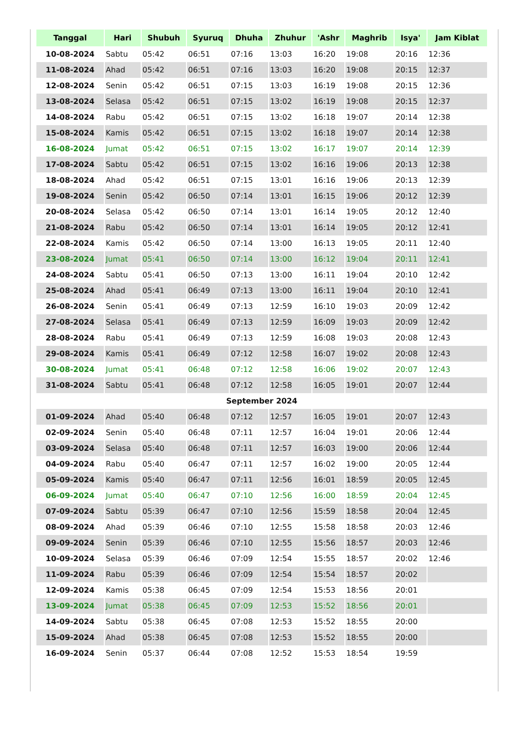| Tanggal | Hari | Shubuh | Syuruq | Dhuha | Zhuhur | 'Ashr | Maghrib | Isya' | Jam Kiblat |
| --- | --- | --- | --- | --- | --- | --- | --- | --- | --- |
| 10-08-2024 | Sabtu | 05:42 | 06:51 | 07:16 | 13:03 | 16:20 | 19:08 | 20:16 | 12:36 |
| 11-08-2024 | Ahad | 05:42 | 06:51 | 07:16 | 13:03 | 16:20 | 19:08 | 20:15 | 12:37 |
| 12-08-2024 | Senin | 05:42 | 06:51 | 07:15 | 13:03 | 16:19 | 19:08 | 20:15 | 12:36 |
| 13-08-2024 | Selasa | 05:42 | 06:51 | 07:15 | 13:02 | 16:19 | 19:08 | 20:15 | 12:37 |
| 14-08-2024 | Rabu | 05:42 | 06:51 | 07:15 | 13:02 | 16:18 | 19:07 | 20:14 | 12:38 |
| 15-08-2024 | Kamis | 05:42 | 06:51 | 07:15 | 13:02 | 16:18 | 19:07 | 20:14 | 12:38 |
| 16-08-2024 | Jumat | 05:42 | 06:51 | 07:15 | 13:02 | 16:17 | 19:07 | 20:14 | 12:39 |
| 17-08-2024 | Sabtu | 05:42 | 06:51 | 07:15 | 13:02 | 16:16 | 19:06 | 20:13 | 12:38 |
| 18-08-2024 | Ahad | 05:42 | 06:51 | 07:15 | 13:01 | 16:16 | 19:06 | 20:13 | 12:39 |
| 19-08-2024 | Senin | 05:42 | 06:50 | 07:14 | 13:01 | 16:15 | 19:06 | 20:12 | 12:39 |
| 20-08-2024 | Selasa | 05:42 | 06:50 | 07:14 | 13:01 | 16:14 | 19:05 | 20:12 | 12:40 |
| 21-08-2024 | Rabu | 05:42 | 06:50 | 07:14 | 13:01 | 16:14 | 19:05 | 20:12 | 12:41 |
| 22-08-2024 | Kamis | 05:42 | 06:50 | 07:14 | 13:00 | 16:13 | 19:05 | 20:11 | 12:40 |
| 23-08-2024 | Jumat | 05:41 | 06:50 | 07:14 | 13:00 | 16:12 | 19:04 | 20:11 | 12:41 |
| 24-08-2024 | Sabtu | 05:41 | 06:50 | 07:13 | 13:00 | 16:11 | 19:04 | 20:10 | 12:42 |
| 25-08-2024 | Ahad | 05:41 | 06:49 | 07:13 | 13:00 | 16:11 | 19:04 | 20:10 | 12:41 |
| 26-08-2024 | Senin | 05:41 | 06:49 | 07:13 | 12:59 | 16:10 | 19:03 | 20:09 | 12:42 |
| 27-08-2024 | Selasa | 05:41 | 06:49 | 07:13 | 12:59 | 16:09 | 19:03 | 20:09 | 12:42 |
| 28-08-2024 | Rabu | 05:41 | 06:49 | 07:13 | 12:59 | 16:08 | 19:03 | 20:08 | 12:43 |
| 29-08-2024 | Kamis | 05:41 | 06:49 | 07:12 | 12:58 | 16:07 | 19:02 | 20:08 | 12:43 |
| 30-08-2024 | Jumat | 05:41 | 06:48 | 07:12 | 12:58 | 16:06 | 19:02 | 20:07 | 12:43 |
| 31-08-2024 | Sabtu | 05:41 | 06:48 | 07:12 | 12:58 | 16:05 | 19:01 | 20:07 | 12:44 |
| September 2024 | | | | | | | | | |
| 01-09-2024 | Ahad | 05:40 | 06:48 | 07:12 | 12:57 | 16:05 | 19:01 | 20:07 | 12:43 |
| 02-09-2024 | Senin | 05:40 | 06:48 | 07:11 | 12:57 | 16:04 | 19:01 | 20:06 | 12:44 |
| 03-09-2024 | Selasa | 05:40 | 06:48 | 07:11 | 12:57 | 16:03 | 19:00 | 20:06 | 12:44 |
| 04-09-2024 | Rabu | 05:40 | 06:47 | 07:11 | 12:57 | 16:02 | 19:00 | 20:05 | 12:44 |
| 05-09-2024 | Kamis | 05:40 | 06:47 | 07:11 | 12:56 | 16:01 | 18:59 | 20:05 | 12:45 |
| 06-09-2024 | Jumat | 05:40 | 06:47 | 07:10 | 12:56 | 16:00 | 18:59 | 20:04 | 12:45 |
| 07-09-2024 | Sabtu | 05:39 | 06:47 | 07:10 | 12:56 | 15:59 | 18:58 | 20:04 | 12:45 |
| 08-09-2024 | Ahad | 05:39 | 06:46 | 07:10 | 12:55 | 15:58 | 18:58 | 20:03 | 12:46 |
| 09-09-2024 | Senin | 05:39 | 06:46 | 07:10 | 12:55 | 15:56 | 18:57 | 20:03 | 12:46 |
| 10-09-2024 | Selasa | 05:39 | 06:46 | 07:09 | 12:54 | 15:55 | 18:57 | 20:02 | 12:46 |
| 11-09-2024 | Rabu | 05:39 | 06:46 | 07:09 | 12:54 | 15:54 | 18:57 | 20:02 | |
| 12-09-2024 | Kamis | 05:38 | 06:45 | 07:09 | 12:54 | 15:53 | 18:56 | 20:01 | |
| 13-09-2024 | Jumat | 05:38 | 06:45 | 07:09 | 12:53 | 15:52 | 18:56 | 20:01 | |
| 14-09-2024 | Sabtu | 05:38 | 06:45 | 07:08 | 12:53 | 15:52 | 18:55 | 20:00 | |
| 15-09-2024 | Ahad | 05:38 | 06:45 | 07:08 | 12:53 | 15:52 | 18:55 | 20:00 | |
| 16-09-2024 | Senin | 05:37 | 06:44 | 07:08 | 12:52 | 15:53 | 18:54 | 19:59 | |